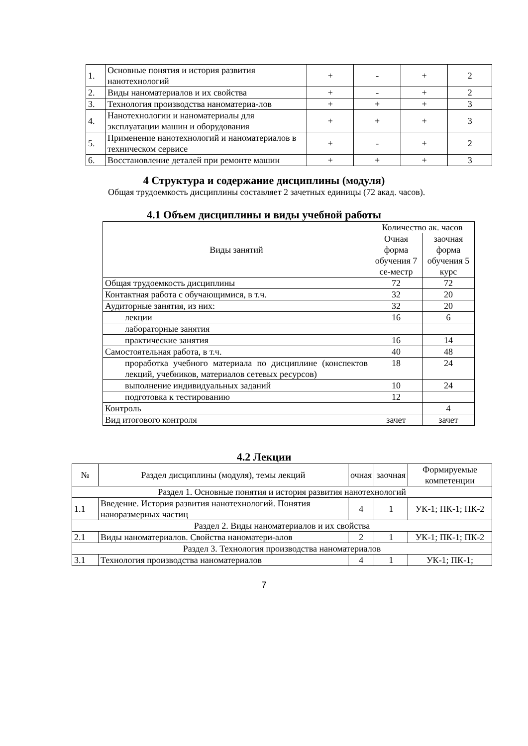| 1. | Основные понятия и история развития нанотехнологий | + | - | + | 2 |
| 2. | Виды наноматериалов и их свойства | + | - | + | 2 |
| 3. | Технология производства наноматериа-лов | + | + | + | 3 |
| 4. | Нанотехнологии и наноматериалы для эксплуатации машин и оборудования | + | + | + | 3 |
| 5. | Применение нанотехнологий и наноматериалов в техническом сервисе | + | - | + | 2 |
| 6. | Восстановление деталей при ремонте машин | + | + | + | 3 |
4 Структура и содержание дисциплины (модуля)
Общая трудоемкость дисциплины составляет 2 зачетных единицы (72 акад. часов).
4.1 Объем дисциплины и виды учебной работы
| Виды занятий | Количество ак. часов | |
| --- | --- | --- |
| | Очная форма обучения 7 се-местр | заочная форма обучения 5 курс |
| Общая трудоемкость дисциплины | 72 | 72 |
| Контактная работа с обучающимися, в т.ч. | 32 | 20 |
| Аудиторные занятия, из них: | 32 | 20 |
| лекции | 16 | 6 |
| лабораторные занятия | | |
| практические занятия | 16 | 14 |
| Самостоятельная работа, в т.ч. | 40 | 48 |
| проработка учебного материала по дисциплине (конспектов лекций, учебников, материалов сетевых ресурсов) | 18 | 24 |
| выполнение индивидуальных заданий | 10 | 24 |
| подготовка к тестированию | 12 | |
| Контроль | | 4 |
| Вид итогового контроля | зачет | зачет |
4.2 Лекции
| № | Раздел дисциплины (модуля), темы лекций | очная | заочная | Формируемые компетенции |
| --- | --- | --- | --- | --- |
| Раздел 1. Основные понятия и история развития нанотехнологий | | | | |
| 1.1 | Введение. История развития нанотехнологий. Понятия наноразмерных частиц | 4 | 1 | УК-1; ПК-1; ПК-2 |
| Раздел 2. Виды наноматериалов и их свойства | | | | |
| 2.1 | Виды наноматериалов. Свойства наноматери-алов | 2 | 1 | УК-1; ПК-1; ПК-2 |
| Раздел 3. Технология производства наноматериалов | | | | |
| 3.1 | Технология производства наноматериалов | 4 | 1 | УК-1; ПК-1; |
7